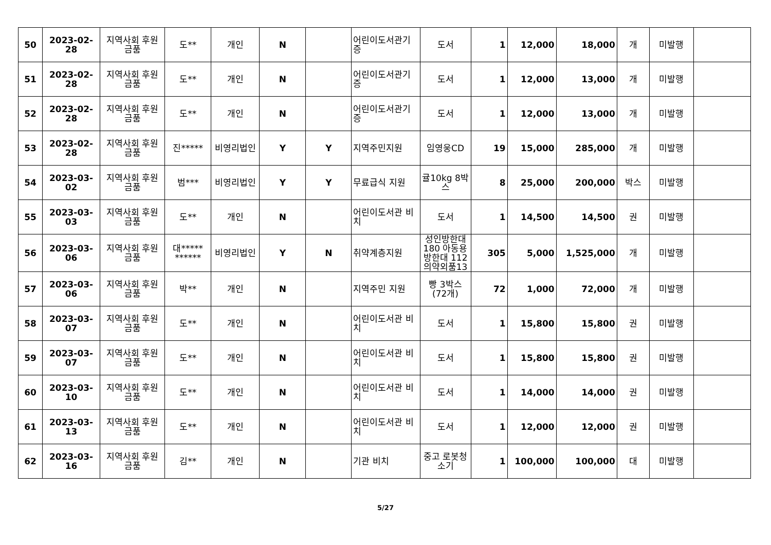| 50 | 2023-02-28 | 지역사회 후원 금품 | 도** | 개인 | N | | 어린이도서관기증 | 도서 | 1 | 12,000 | 18,000 | 개 | 미발행 | |
| 51 | 2023-02-28 | 지역사회 후원 금품 | 도** | 개인 | N | | 어린이도서관기증 | 도서 | 1 | 12,000 | 13,000 | 개 | 미발행 | |
| 52 | 2023-02-28 | 지역사회 후원 금품 | 도** | 개인 | N | | 어린이도서관기증 | 도서 | 1 | 12,000 | 13,000 | 개 | 미발행 | |
| 53 | 2023-02-28 | 지역사회 후원 금품 | 진***** | 비영리법인 | Y | Y | 지역주민지원 | 임영웅CD | 19 | 15,000 | 285,000 | 개 | 미발행 | |
| 54 | 2023-03-02 | 지역사회 후원 금품 | 범*** | 비영리법인 | Y | Y | 무료급식 지원 | 귤10kg 8박스 | 8 | 25,000 | 200,000 | 박스 | 미발행 | |
| 55 | 2023-03-03 | 지역사회 후원 금품 | 도** | 개인 | N | | 어린이도서관 비치 | 도서 | 1 | 14,500 | 14,500 | 권 | 미발행 | |
| 56 | 2023-03-06 | 지역사회 후원 금품 | 대***** ****** | 비영리법인 | Y | N | 취약계층지원 | 성인방한대 180 아동용 방한대 112 의약외품13 | 305 | 5,000 | 1,525,000 | 개 | 미발행 | |
| 57 | 2023-03-06 | 지역사회 후원 금품 | 박** | 개인 | N | | 지역주민 지원 | 빵 3박스 (72개) | 72 | 1,000 | 72,000 | 개 | 미발행 | |
| 58 | 2023-03-07 | 지역사회 후원 금품 | 도** | 개인 | N | | 어린이도서관 비치 | 도서 | 1 | 15,800 | 15,800 | 권 | 미발행 | |
| 59 | 2023-03-07 | 지역사회 후원 금품 | 도** | 개인 | N | | 어린이도서관 비치 | 도서 | 1 | 15,800 | 15,800 | 권 | 미발행 | |
| 60 | 2023-03-10 | 지역사회 후원 금품 | 도** | 개인 | N | | 어린이도서관 비치 | 도서 | 1 | 14,000 | 14,000 | 권 | 미발행 | |
| 61 | 2023-03-13 | 지역사회 후원 금품 | 도** | 개인 | N | | 어린이도서관 비치 | 도서 | 1 | 12,000 | 12,000 | 권 | 미발행 | |
| 62 | 2023-03-16 | 지역사회 후원 금품 | 김** | 개인 | N | | 기관 비치 | 중고 로봇청소기 | 1 | 100,000 | 100,000 | 대 | 미발행 | |
5/27